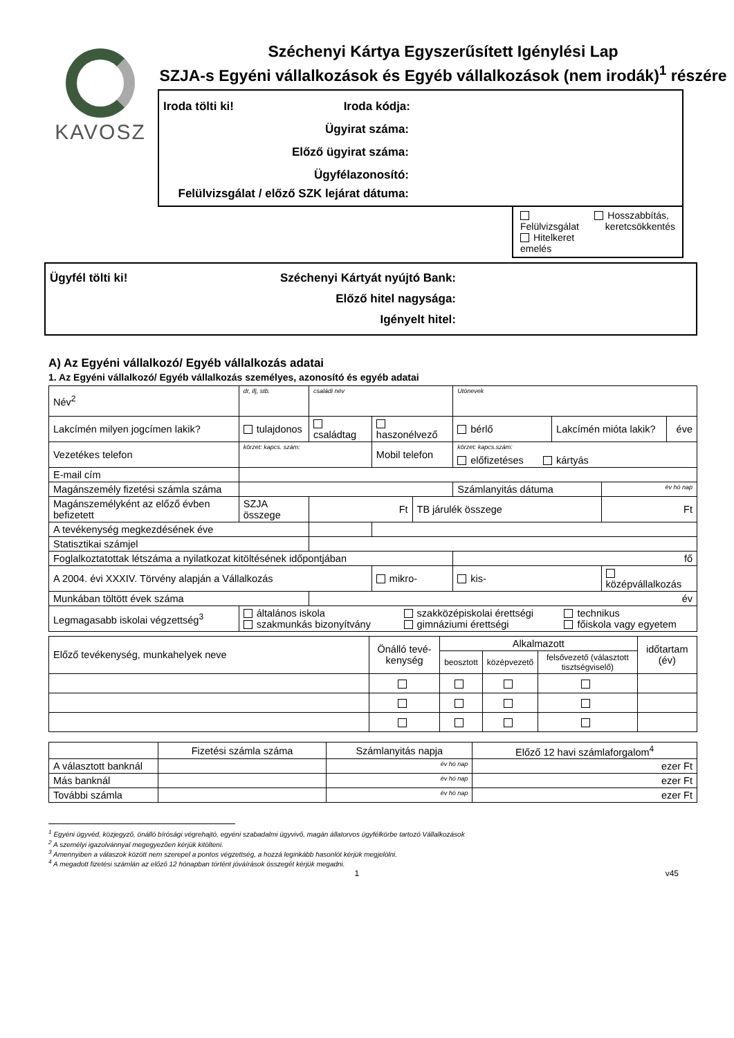KAVOSZ
Széchenyi Kártya Egyszerűsített Igénylési Lap
SZJA-s Egyéni vállalkozások és Egyéb vállalkozások (nem irodák)<sup>1</sup> részére
Iroda tölti ki! Iroda kódja:
Ügyirat száma:
Előző ügyirat száma:
Ügyfélazonosító:
Felülvizsgálat / előző SZK lejárat dátuma:
Felülvizsgálat
Hitelkeret emelés
Hosszabbítás,
keretcsökkentés
Ügyfél tölti ki! Széchenyi Kártyát nyújtó Bank:
Előző hitel nagysága:
Igényelt hitel:
A) Az Egyéni vállalkozó/ Egyéb vállalkozás adatai
1. Az Egyéni vállalkozó/ Egyéb vállalkozás személyes, azonosító és egyéb adatai
| Név<sup>2</sup> | dr, ifj, stb. | családi név | | | | Utónevek | | | |
| Lakcímén milyen jogcímen lakik? | tulajdonos | | családtag | haszonélvező | | bérlő | Lakcímén mióta lakik? | | éve |
| Vezetékes telefon | körzet: kapcs. szám: | | | Mobil telefon | | körzet: kapcs.szám: előfizetéses kártyás | | | |
| E-mail cím | | | | | | | | | |
| Magánszemély fizetési számla száma | | | | | | Számlanyitás dátuma | | év hó nap | |
| Magánszemélyként az előző évben befizetett | SZJA összege | Ft | | | TB járulék összege | | | Ft | |
| A tevékenység megkezdésének éve | | | | | | | | | |
| Statisztikai számjel | | | | | | | | | |
| Foglalkoztatottak létszáma a nyilatkozat kitöltésének időpontjában | | | | | | fő | | | |
| A 2004. évi XXXIV. Törvény alapján a Vállalkozás | | | | mikro- | | kis- | | középvállalkozás | |
| Munkában töltött évek száma | | | év | | | | | | |
| Legmagasabb iskolai végzettség<sup>3</sup> | általános iskola szakközépiskolai érettségi technikus szakmunkás bizonyítvány gimnáziumi érettségi főiskola vagy egyetem | | | | | | | | |
| Előző tevékenység, munkahelyek neve | Önálló tevé-kenység | Alkalmazott | | | időtartam (év) |
| | | beosztott | középvezető | felsővezető (választott tisztségviselő) | |
| | Fizetési számla száma | Számlanyitás napja | Előző 12 havi számlaforgalom<sup>4</sup> |
| A választott banknál | | év hó nap | ezer Ft |
| Más banknál | | év hó nap | ezer Ft |
| További számla | | év hó nap | ezer Ft |
<sup>1</sup> Egyéni ügyvéd, közjegyző, önálló bírósági végrehajtó, egyéni szabadalmi ügyvivő, magán állatorvos ügyfélkörbe tartozó Vállalkozások
<sup>2</sup> A személyi igazolvánnyal megegyezően kérjük kitölteni.
<sup>3</sup> Amennyiben a válaszok között nem szerepel a pontos végzettség, a hozzá leginkább hasonlót kérjük megjelölni.
<sup>4</sup> A megadott fizetési számlán az előző 12 hónapban történt jóváírások összegét kérjük megadni.
1 v45